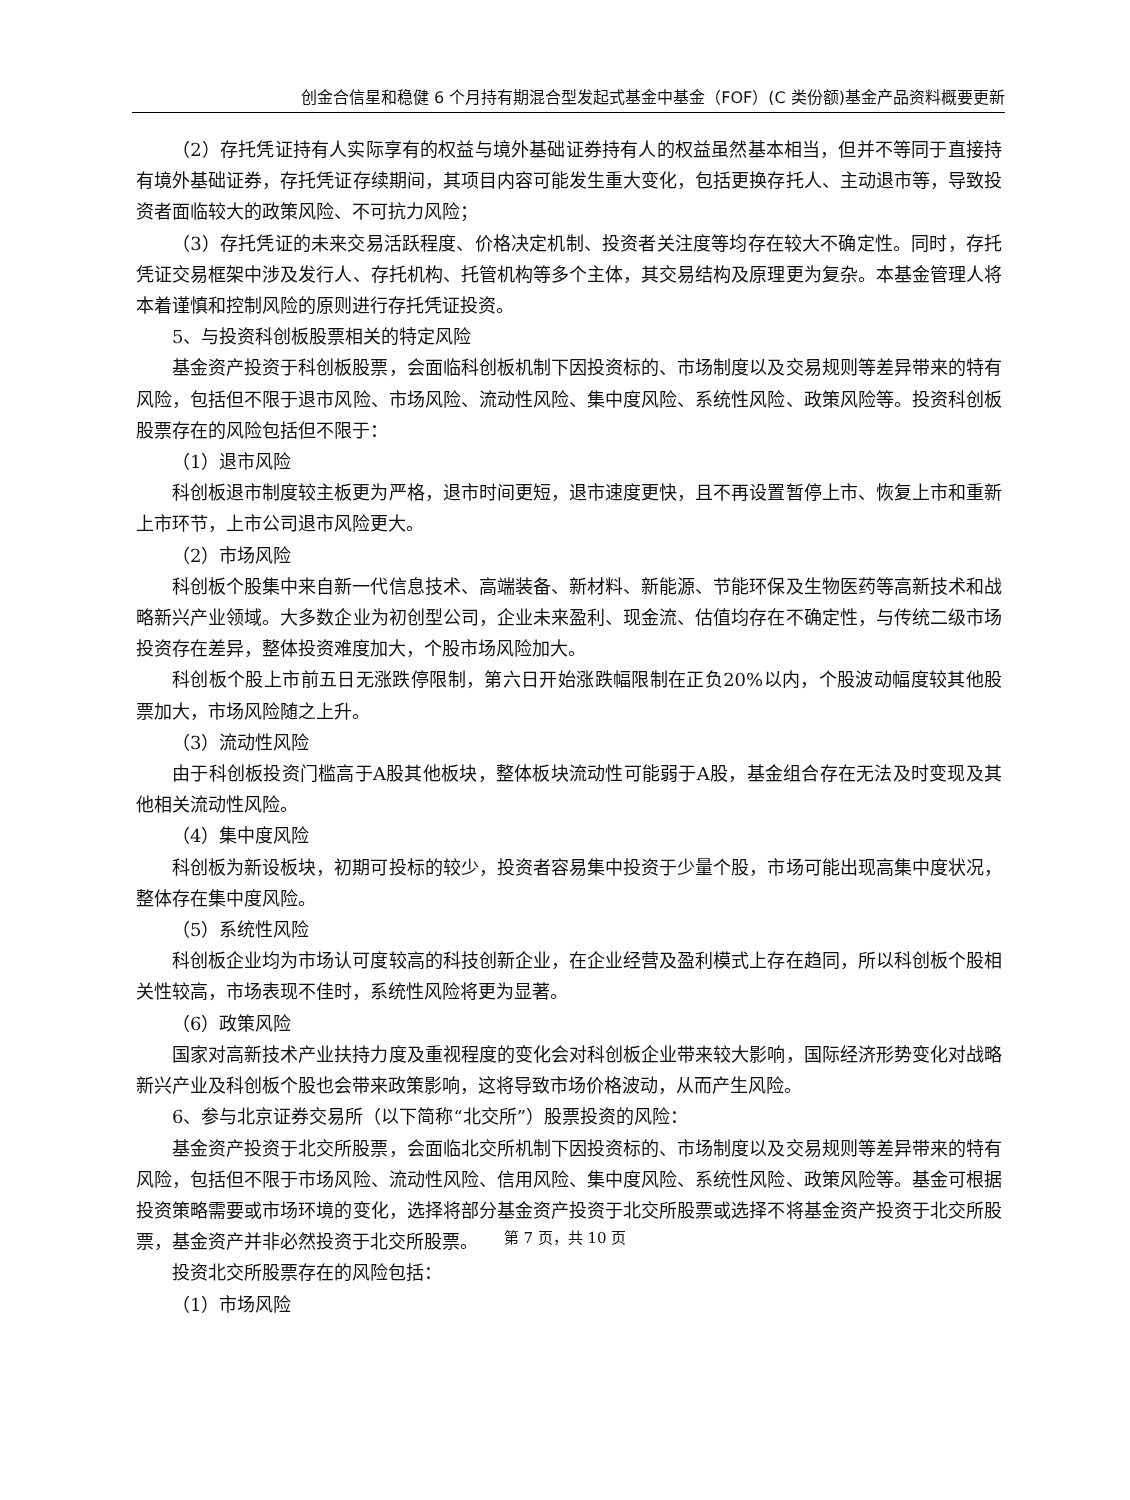创金合信星和稳健 6 个月持有期混合型发起式基金中基金（FOF）(C 类份额)基金产品资料概要更新
（2）存托凭证持有人实际享有的权益与境外基础证券持有人的权益虽然基本相当，但并不等同于直接持有境外基础证券，存托凭证存续期间，其项目内容可能发生重大变化，包括更换存托人、主动退市等，导致投资者面临较大的政策风险、不可抗力风险；
（3）存托凭证的未来交易活跃程度、价格决定机制、投资者关注度等均存在较大不确定性。同时，存托凭证交易框架中涉及发行人、存托机构、托管机构等多个主体，其交易结构及原理更为复杂。本基金管理人将本着谨慎和控制风险的原则进行存托凭证投资。
5、与投资科创板股票相关的特定风险
基金资产投资于科创板股票，会面临科创板机制下因投资标的、市场制度以及交易规则等差异带来的特有风险，包括但不限于退市风险、市场风险、流动性风险、集中度风险、系统性风险、政策风险等。投资科创板股票存在的风险包括但不限于：
（1）退市风险
科创板退市制度较主板更为严格，退市时间更短，退市速度更快，且不再设置暂停上市、恢复上市和重新上市环节，上市公司退市风险更大。
（2）市场风险
科创板个股集中来自新一代信息技术、高端装备、新材料、新能源、节能环保及生物医药等高新技术和战略新兴产业领域。大多数企业为初创型公司，企业未来盈利、现金流、估值均存在不确定性，与传统二级市场投资存在差异，整体投资难度加大，个股市场风险加大。
科创板个股上市前五日无涨跌停限制，第六日开始涨跌幅限制在正负20%以内，个股波动幅度较其他股票加大，市场风险随之上升。
（3）流动性风险
由于科创板投资门槛高于A股其他板块，整体板块流动性可能弱于A股，基金组合存在无法及时变现及其他相关流动性风险。
（4）集中度风险
科创板为新设板块，初期可投标的较少，投资者容易集中投资于少量个股，市场可能出现高集中度状况，整体存在集中度风险。
（5）系统性风险
科创板企业均为市场认可度较高的科技创新企业，在企业经营及盈利模式上存在趋同，所以科创板个股相关性较高，市场表现不佳时，系统性风险将更为显著。
（6）政策风险
国家对高新技术产业扶持力度及重视程度的变化会对科创板企业带来较大影响，国际经济形势变化对战略新兴产业及科创板个股也会带来政策影响，这将导致市场价格波动，从而产生风险。
6、参与北京证券交易所（以下简称“北交所”）股票投资的风险：
基金资产投资于北交所股票，会面临北交所机制下因投资标的、市场制度以及交易规则等差异带来的特有风险，包括但不限于市场风险、流动性风险、信用风险、集中度风险、系统性风险、政策风险等。基金可根据投资策略需要或市场环境的变化，选择将部分基金资产投资于北交所股票或选择不将基金资产投资于北交所股票，基金资产并非必然投资于北交所股票。
投资北交所股票存在的风险包括：
（1）市场风险
第 7 页，共 10 页